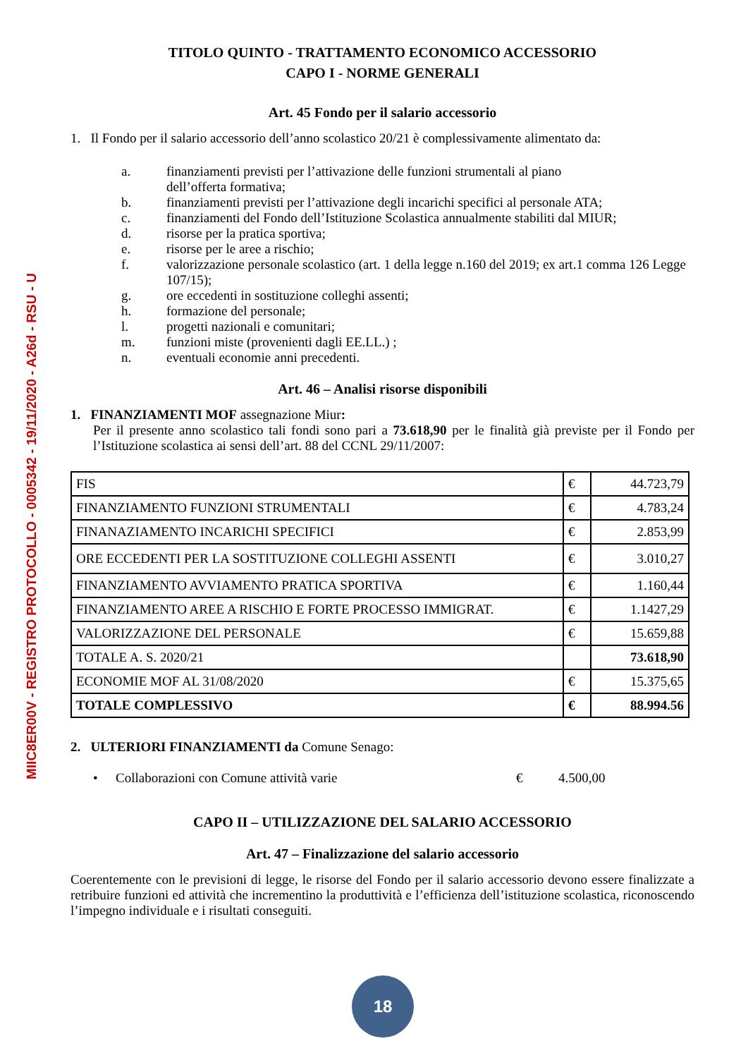MIIC8ER00V - REGISTRO PROTOCOLLO - 0005342 - 19/11/2020 - A26d - RSU - U
TITOLO QUINTO - TRATTAMENTO ECONOMICO ACCESSORIO
CAPO I - NORME GENERALI
Art. 45 Fondo per il salario accessorio
1. Il Fondo per il salario accessorio dell’anno scolastico 20/21 è complessivamente alimentato da:
a. finanziamenti previsti per l’attivazione delle funzioni strumentali al piano
dell’offerta formativa;
b. finanziamenti previsti per l’attivazione degli incarichi specifici al personale ATA;
c. finanziamenti del Fondo dell’Istituzione Scolastica annualmente stabiliti dal MIUR;
d. risorse per la pratica sportiva;
e. risorse per le aree a rischio;
f. valorizzazione personale scolastico (art. 1 della legge n.160 del 2019; ex art.1 comma 126 Legge 107/15);
g. ore eccedenti in sostituzione colleghi assenti;
h. formazione del personale;
l. progetti nazionali e comunitari;
m. funzioni miste (provenienti dagli EE.LL.) ;
n. eventuali economie anni precedenti.
Art. 46 – Analisi risorse disponibili
1. FINANZIAMENTI MOF assegnazione Miur:
Per il presente anno scolastico tali fondi sono pari a 73.618,90 per le finalità già previste per il Fondo per l’Istituzione scolastica ai sensi dell’art. 88 del CCNL 29/11/2007:
| FIS | € | 44.723,79 |
| FINANZIAMENTO FUNZIONI STRUMENTALI | € | 4.783,24 |
| FINANAZIAMENTO INCARICHI SPECIFICI | € | 2.853,99 |
| ORE ECCEDENTI PER LA SOSTITUZIONE COLLEGHI ASSENTI | € | 3.010,27 |
| FINANZIAMENTO AVVIAMENTO PRATICA SPORTIVA | € | 1.160,44 |
| FINANZIAMENTO AREE A RISCHIO E FORTE PROCESSO IMMIGRAT. | € | 1.1427,29 |
| VALORIZZAZIONE DEL PERSONALE | € | 15.659,88 |
| TOTALE A. S. 2020/21 | | 73.618,90 |
| ECONOMIE MOF AL 31/08/2020 | € | 15.375,65 |
| TOTALE COMPLESSIVO | € | 88.994.56 |
2. ULTERIORI FINANZIAMENTI da Comune Senago:
• Collaborazioni con Comune attività varie € 4.500,00
CAPO II – UTILIZZAZIONE DEL SALARIO ACCESSORIO
Art. 47 – Finalizzazione del salario accessorio
Coerentemente con le previsioni di legge, le risorse del Fondo per il salario accessorio devono essere finalizzate a retribuire funzioni ed attività che incrementino la produttività e l’efficienza dell’istituzione scolastica, riconoscendo l’impegno individuale e i risultati conseguiti.
18